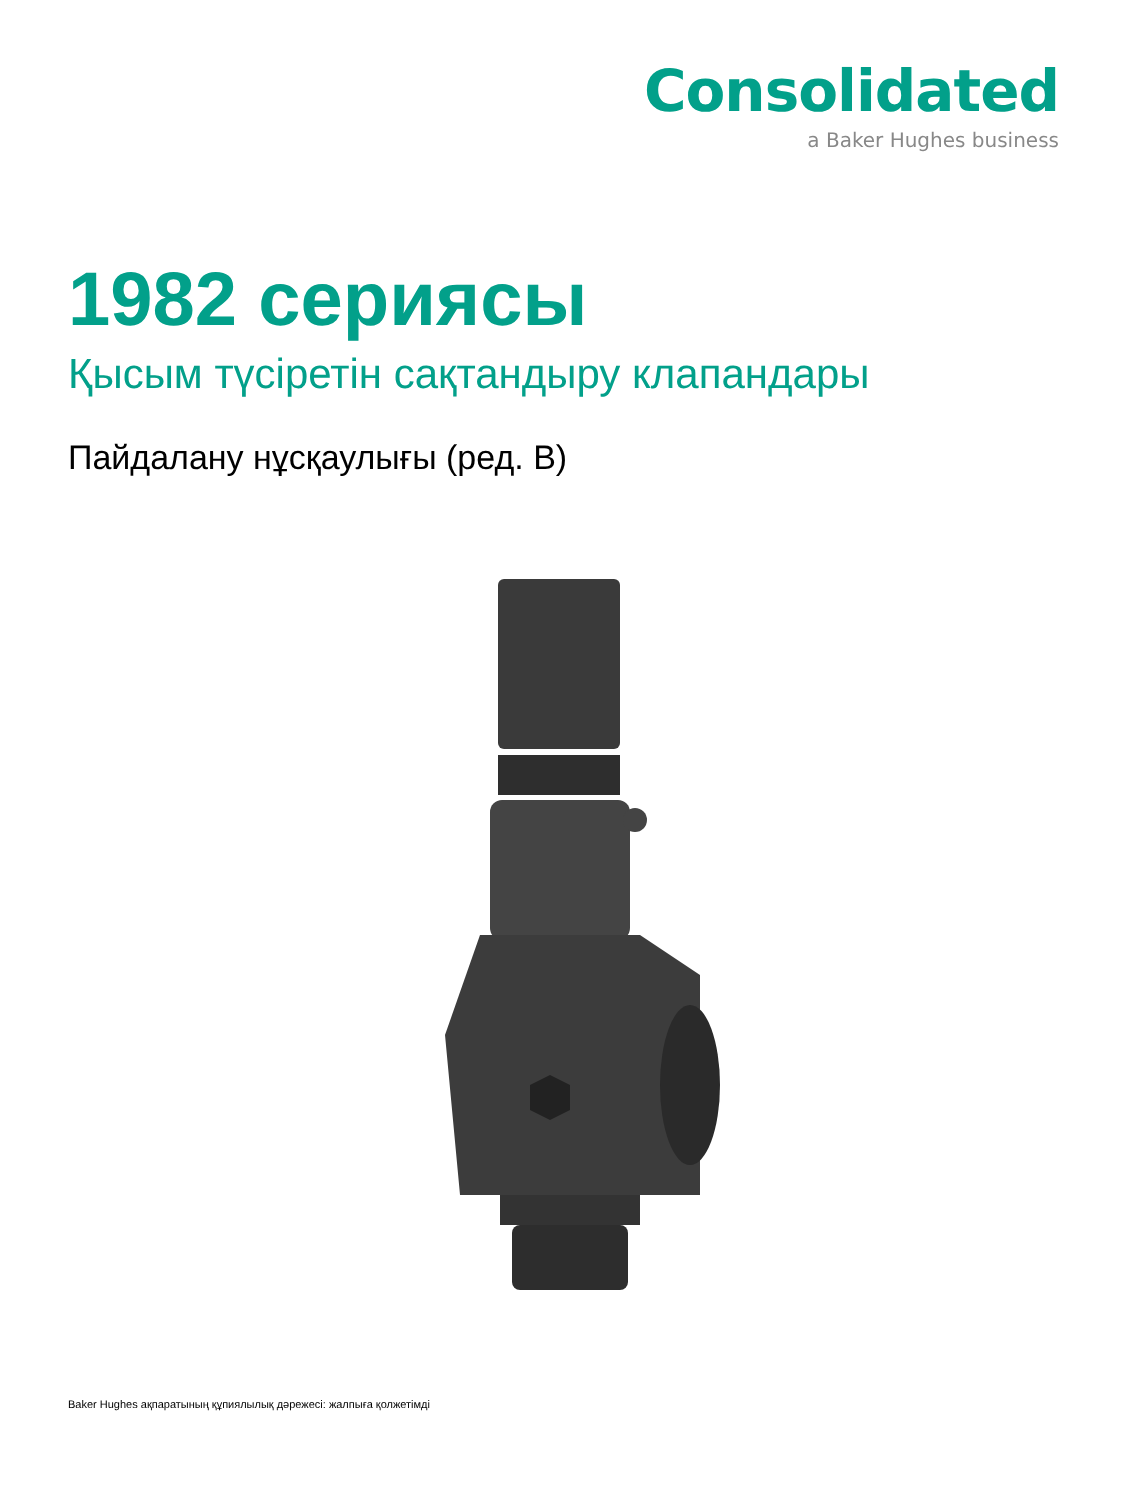Consolidated
a Baker Hughes business
1982 сериясы
Қысым түсіретін сақтандыру клапандары
Пайдалану нұсқаулығы (ред. В)
Baker Hughes ақпаратының құпиялылық дәрежесі: жалпыға қолжетімді